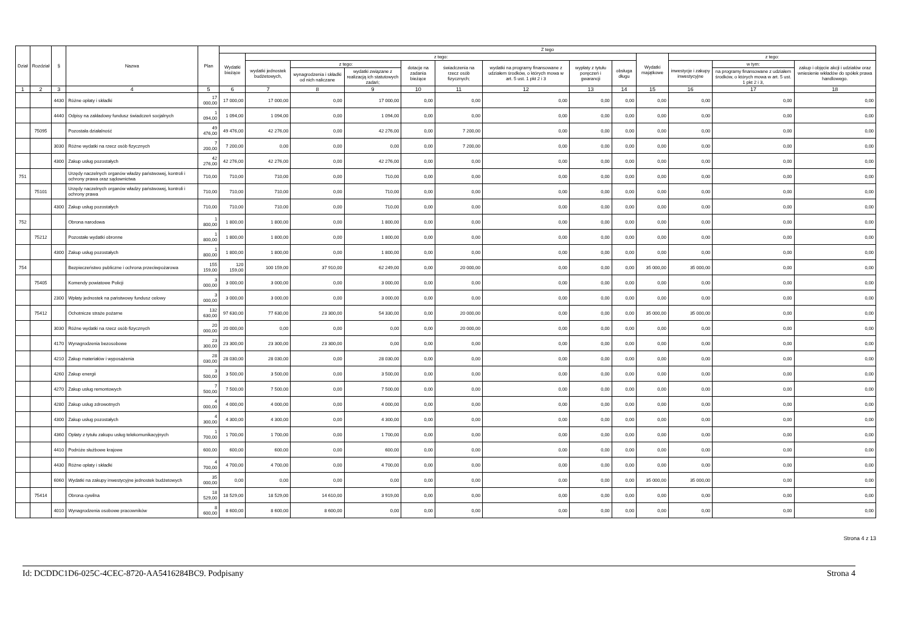| Dział | Rozdział | § | Nazwa | Plan | Z tego | | | | | | | | | | | | |
| --- | --- | --- | --- | --- | --- | --- | --- | --- | --- | --- | --- | --- | --- | --- | --- | --- | --- |
| | | | | | Wydatki bieżące | z tego: | | | | | | | | Wydatki majątkowe | z tego: | | |
| | | | | | | wydatki jednostek budżetowych, | z tego: | | dotacje na zadania bieżące | świadczenia na rzecz osób fizycznych; | wydatki na programy finansowane z udziałem środków, o których mowa w art. 5 ust. 1 pkt 2 i 3 | wypłaty z tytułu poręczeń i gwarancji | obsługa długu | | inwestycje i zakupy inwestycyjne | w tym: | zakup i objęcie akcji i udziałów oraz wniesienie wkładów do spółek prawa handlowego. |
| | | | | | | | wynagrodzenia i składki od nich naliczane | wydatki związane z realizacją ich statutowych zadań; | | | | | | | | na programy finansowane z udziałem środków, o których mowa w art. 5 ust. 1 pkt 2 i 3, | |
| 1 | 2 | 3 | 4 | 5 | 6 | 7 | 8 | 9 | 10 | 11 | 12 | 13 | 14 | 15 | 16 | 17 | 18 |
| | | 4430 | Różne opłaty i składki | 17 000,00 | 17 000,00 | 17 000,00 | 0,00 | 17 000,00 | 0,00 | 0,00 | 0,00 | 0,00 | 0,00 | 0,00 | 0,00 | 0,00 | 0,00 |
| | | 4440 | Odpisy na zakładowy fundusz świadczeń socjalnych | 1 094,00 | 1 094,00 | 1 094,00 | 0,00 | 1 094,00 | 0,00 | 0,00 | 0,00 | 0,00 | 0,00 | 0,00 | 0,00 | 0,00 | 0,00 |
| | 75095 | | Pozostała działalność | 49 476,00 | 49 476,00 | 42 276,00 | 0,00 | 42 276,00 | 0,00 | 7 200,00 | 0,00 | 0,00 | 0,00 | 0,00 | 0,00 | 0,00 | 0,00 |
| | | 3030 | Różne wydatki na rzecz osób fizycznych | 7 200,00 | 7 200,00 | 0,00 | 0,00 | 0,00 | 0,00 | 7 200,00 | 0,00 | 0,00 | 0,00 | 0,00 | 0,00 | 0,00 | 0,00 |
| | | 4300 | Zakup usług pozostałych | 42 276,00 | 42 276,00 | 42 276,00 | 0,00 | 42 276,00 | 0,00 | 0,00 | 0,00 | 0,00 | 0,00 | 0,00 | 0,00 | 0,00 | 0,00 |
| 751 | | | Urzędy naczelnych organów władzy państwowej, kontroli i ochrony prawa oraz sądownictwa | 710,00 | 710,00 | 710,00 | 0,00 | 710,00 | 0,00 | 0,00 | 0,00 | 0,00 | 0,00 | 0,00 | 0,00 | 0,00 | 0,00 |
| | 75101 | | Urzędy naczelnych organów władzy państwowej, kontroli i ochrony prawa | 710,00 | 710,00 | 710,00 | 0,00 | 710,00 | 0,00 | 0,00 | 0,00 | 0,00 | 0,00 | 0,00 | 0,00 | 0,00 | 0,00 |
| | | 4300 | Zakup usług pozostałych | 710,00 | 710,00 | 710,00 | 0,00 | 710,00 | 0,00 | 0,00 | 0,00 | 0,00 | 0,00 | 0,00 | 0,00 | 0,00 | 0,00 |
| 752 | | | Obrona narodowa | 1 800,00 | 1 800,00 | 1 800,00 | 0,00 | 1 800,00 | 0,00 | 0,00 | 0,00 | 0,00 | 0,00 | 0,00 | 0,00 | 0,00 | 0,00 |
| | 75212 | | Pozostałe wydatki obronne | 1 800,00 | 1 800,00 | 1 800,00 | 0,00 | 1 800,00 | 0,00 | 0,00 | 0,00 | 0,00 | 0,00 | 0,00 | 0,00 | 0,00 | 0,00 |
| | | 4300 | Zakup usług pozostałych | 1 800,00 | 1 800,00 | 1 800,00 | 0,00 | 1 800,00 | 0,00 | 0,00 | 0,00 | 0,00 | 0,00 | 0,00 | 0,00 | 0,00 | 0,00 |
| 754 | | | Bezpieczeństwo publiczne i ochrona przeciwpożarowa | 155 159,00 | 120 159,00 | 100 159,00 | 37 910,00 | 62 249,00 | 0,00 | 20 000,00 | 0,00 | 0,00 | 0,00 | 35 000,00 | 35 000,00 | 0,00 | 0,00 |
| | 75405 | | Komendy powiatowe Policji | 3 000,00 | 3 000,00 | 3 000,00 | 0,00 | 3 000,00 | 0,00 | 0,00 | 0,00 | 0,00 | 0,00 | 0,00 | 0,00 | 0,00 | 0,00 |
| | | 2300 | Wpłaty jednostek na państwowy fundusz celowy | 3 000,00 | 3 000,00 | 3 000,00 | 0,00 | 3 000,00 | 0,00 | 0,00 | 0,00 | 0,00 | 0,00 | 0,00 | 0,00 | 0,00 | 0,00 |
| | 75412 | | Ochotnicze straże pożarne | 132 630,00 | 97 630,00 | 77 630,00 | 23 300,00 | 54 330,00 | 0,00 | 20 000,00 | 0,00 | 0,00 | 0,00 | 35 000,00 | 35 000,00 | 0,00 | 0,00 |
| | | 3030 | Różne wydatki na rzecz osób fizycznych | 20 000,00 | 20 000,00 | 0,00 | 0,00 | 0,00 | 0,00 | 20 000,00 | 0,00 | 0,00 | 0,00 | 0,00 | 0,00 | 0,00 | 0,00 |
| | | 4170 | Wynagrodzenia bezosobowe | 23 300,00 | 23 300,00 | 23 300,00 | 23 300,00 | 0,00 | 0,00 | 0,00 | 0,00 | 0,00 | 0,00 | 0,00 | 0,00 | 0,00 | 0,00 |
| | | 4210 | Zakup materiałów i wyposażenia | 28 030,00 | 28 030,00 | 28 030,00 | 0,00 | 28 030,00 | 0,00 | 0,00 | 0,00 | 0,00 | 0,00 | 0,00 | 0,00 | 0,00 | 0,00 |
| | | 4260 | Zakup energii | 3 500,00 | 3 500,00 | 3 500,00 | 0,00 | 3 500,00 | 0,00 | 0,00 | 0,00 | 0,00 | 0,00 | 0,00 | 0,00 | 0,00 | 0,00 |
| | | 4270 | Zakup usług remontowych | 7 500,00 | 7 500,00 | 7 500,00 | 0,00 | 7 500,00 | 0,00 | 0,00 | 0,00 | 0,00 | 0,00 | 0,00 | 0,00 | 0,00 | 0,00 |
| | | 4280 | Zakup usług zdrowotnych | 4 000,00 | 4 000,00 | 4 000,00 | 0,00 | 4 000,00 | 0,00 | 0,00 | 0,00 | 0,00 | 0,00 | 0,00 | 0,00 | 0,00 | 0,00 |
| | | 4300 | Zakup usług pozostałych | 4 300,00 | 4 300,00 | 4 300,00 | 0,00 | 4 300,00 | 0,00 | 0,00 | 0,00 | 0,00 | 0,00 | 0,00 | 0,00 | 0,00 | 0,00 |
| | | 4360 | Opłaty z tytułu zakupu usług telekomunikacyjnych | 1 700,00 | 1 700,00 | 1 700,00 | 0,00 | 1 700,00 | 0,00 | 0,00 | 0,00 | 0,00 | 0,00 | 0,00 | 0,00 | 0,00 | 0,00 |
| | | 4410 | Podróże służbowe krajowe | 600,00 | 600,00 | 600,00 | 0,00 | 600,00 | 0,00 | 0,00 | 0,00 | 0,00 | 0,00 | 0,00 | 0,00 | 0,00 | 0,00 |
| | | 4430 | Różne opłaty i składki | 4 700,00 | 4 700,00 | 4 700,00 | 0,00 | 4 700,00 | 0,00 | 0,00 | 0,00 | 0,00 | 0,00 | 0,00 | 0,00 | 0,00 | 0,00 |
| | | 6060 | Wydatki na zakupy inwestycyjne jednostek budżetowych | 35 000,00 | 0,00 | 0,00 | 0,00 | 0,00 | 0,00 | 0,00 | 0,00 | 0,00 | 0,00 | 35 000,00 | 35 000,00 | 0,00 | 0,00 |
| | 75414 | | Obrona cywilna | 18 529,00 | 18 529,00 | 18 529,00 | 14 610,00 | 3 919,00 | 0,00 | 0,00 | 0,00 | 0,00 | 0,00 | 0,00 | 0,00 | 0,00 | 0,00 |
| | | 4010 | Wynagrodzenia osobowe pracowników | 8 600,00 | 8 600,00 | 8 600,00 | 8 600,00 | 0,00 | 0,00 | 0,00 | 0,00 | 0,00 | 0,00 | 0,00 | 0,00 | 0,00 | 0,00 |
Strona 4 z 13
Id: DCDDC1D6-025C-4CEC-8720-AA5416284BC9. Podpisany Strona 4